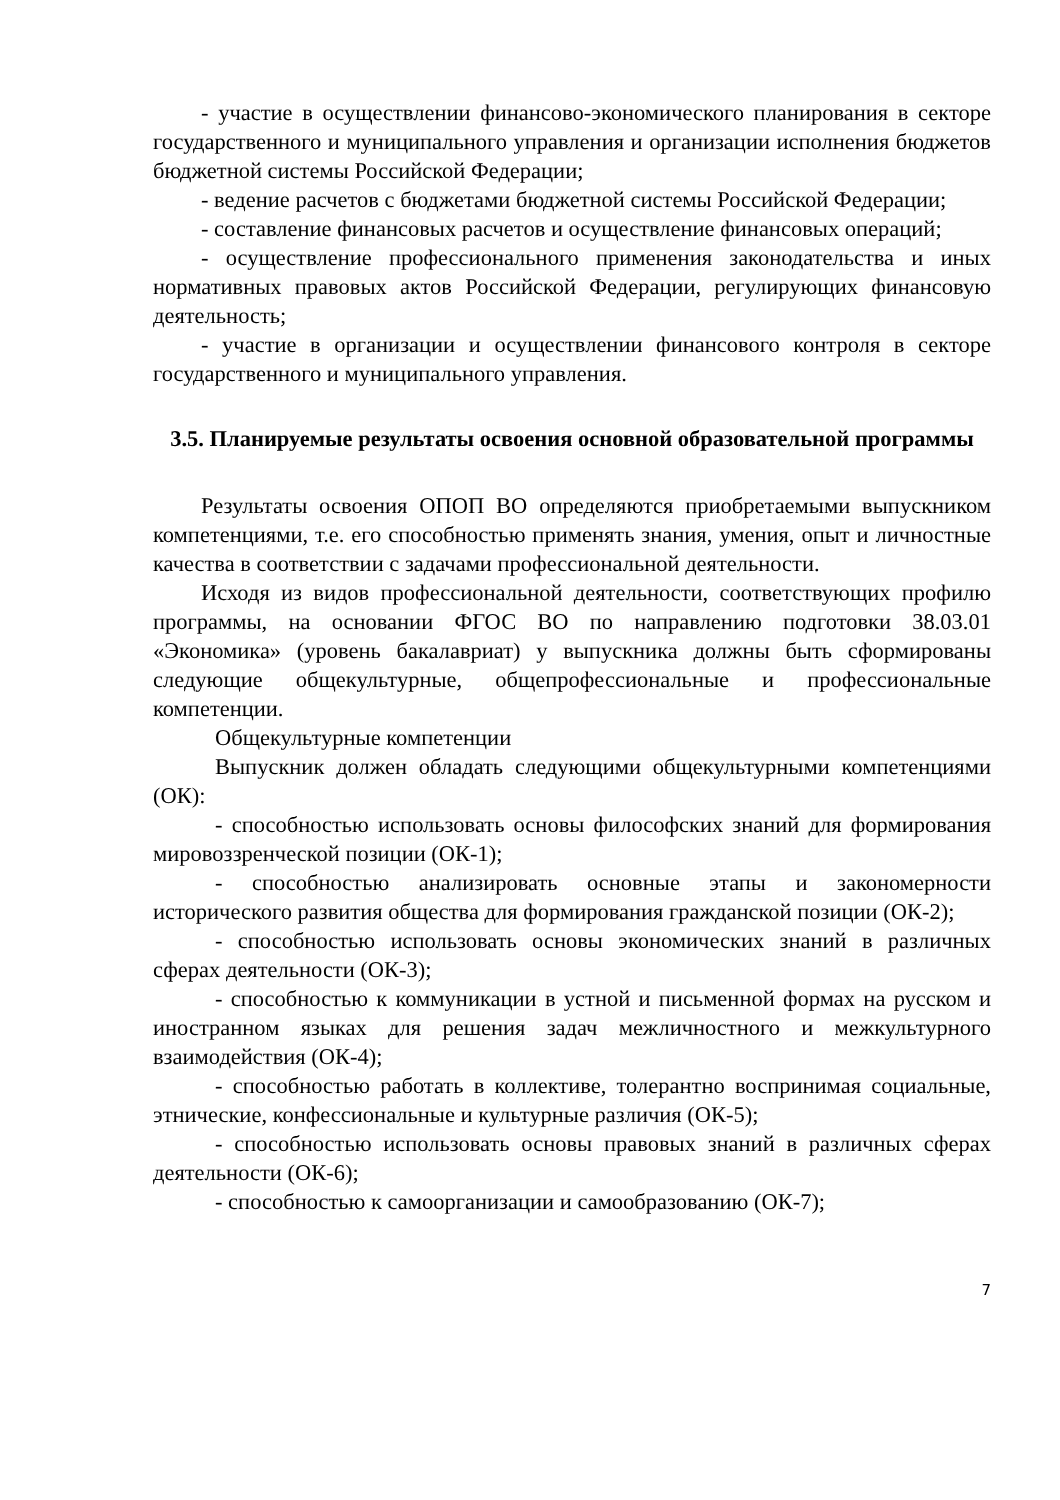- участие в осуществлении финансово-экономического планирования в секторе государственного и муниципального управления и организации исполнения бюджетов бюджетной системы Российской Федерации;
- ведение расчетов с бюджетами бюджетной системы Российской Федерации;
- составление финансовых расчетов и осуществление финансовых операций;
- осуществление профессионального применения законодательства и иных нормативных правовых актов Российской Федерации, регулирующих финансовую деятельность;
- участие в организации и осуществлении финансового контроля в секторе государственного и муниципального управления.
3.5. Планируемые результаты освоения основной образовательной программы
Результаты освоения ОПОП ВО определяются приобретаемыми выпускником компетенциями, т.е. его способностью применять знания, умения, опыт и личностные качества в соответствии с задачами профессиональной деятельности.
Исходя из видов профессиональной деятельности, соответствующих профилю программы, на основании ФГОС ВО по направлению подготовки 38.03.01 «Экономика» (уровень бакалавриат) у выпускника должны быть сформированы следующие общекультурные, общепрофессиональные и профессиональные компетенции.
Общекультурные компетенции
Выпускник должен обладать следующими общекультурными компетенциями (ОК):
- способностью использовать основы философских знаний для формирования мировоззренческой позиции (ОК-1);
- способностью анализировать основные этапы и закономерности исторического развития общества для формирования гражданской позиции (ОК-2);
- способностью использовать основы экономических знаний в различных сферах деятельности (ОК-3);
- способностью к коммуникации в устной и письменной формах на русском и иностранном языках для решения задач межличностного и межкультурного взаимодействия (ОК-4);
- способностью работать в коллективе, толерантно воспринимая социальные, этнические, конфессиональные и культурные различия (ОК-5);
- способностью использовать основы правовых знаний в различных сферах деятельности (ОК-6);
- способностью к самоорганизации и самообразованию (ОК-7);
7